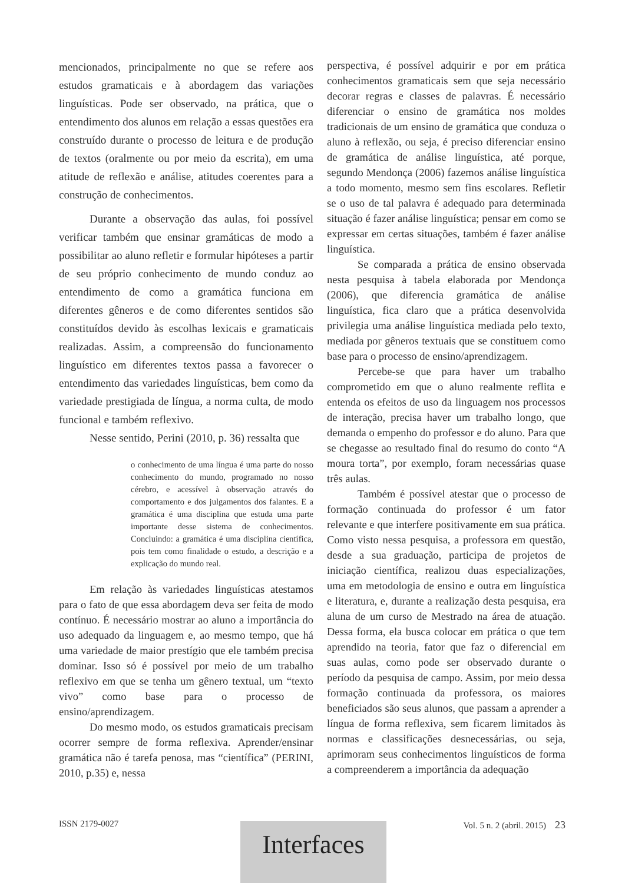mencionados, principalmente no que se refere aos estudos gramaticais e à abordagem das variações linguísticas. Pode ser observado, na prática, que o entendimento dos alunos em relação a essas questões era construído durante o processo de leitura e de produção de textos (oralmente ou por meio da escrita), em uma atitude de reflexão e análise, atitudes coerentes para a construção de conhecimentos.
Durante a observação das aulas, foi possível verificar também que ensinar gramáticas de modo a possibilitar ao aluno refletir e formular hipóteses a partir de seu próprio conhecimento de mundo conduz ao entendimento de como a gramática funciona em diferentes gêneros e de como diferentes sentidos são constituídos devido às escolhas lexicais e gramaticais realizadas. Assim, a compreensão do funcionamento linguístico em diferentes textos passa a favorecer o entendimento das variedades linguísticas, bem como da variedade prestigiada de língua, a norma culta, de modo funcional e também reflexivo.
Nesse sentido, Perini (2010, p. 36) ressalta que
o conhecimento de uma língua é uma parte do nosso conhecimento do mundo, programado no nosso cérebro, e acessível à observação através do comportamento e dos julgamentos dos falantes. E a gramática é uma disciplina que estuda uma parte importante desse sistema de conhecimentos. Concluindo: a gramática é uma disciplina científica, pois tem como finalidade o estudo, a descrição e a explicação do mundo real.
Em relação às variedades linguísticas atestamos para o fato de que essa abordagem deva ser feita de modo contínuo. É necessário mostrar ao aluno a importância do uso adequado da linguagem e, ao mesmo tempo, que há uma variedade de maior prestígio que ele também precisa dominar. Isso só é possível por meio de um trabalho reflexivo em que se tenha um gênero textual, um “texto vivo” como base para o processo de ensino/aprendizagem.
Do mesmo modo, os estudos gramaticais precisam ocorrer sempre de forma reflexiva. Aprender/ensinar gramática não é tarefa penosa, mas “científica” (PERINI, 2010, p.35) e, nessa
perspectiva, é possível adquirir e por em prática conhecimentos gramaticais sem que seja necessário decorar regras e classes de palavras. É necessário diferenciar o ensino de gramática nos moldes tradicionais de um ensino de gramática que conduza o aluno à reflexão, ou seja, é preciso diferenciar ensino de gramática de análise linguística, até porque, segundo Mendonça (2006) fazemos análise linguística a todo momento, mesmo sem fins escolares. Refletir se o uso de tal palavra é adequado para determinada situação é fazer análise linguística; pensar em como se expressar em certas situações, também é fazer análise linguística.
Se comparada a prática de ensino observada nesta pesquisa à tabela elaborada por Mendonça (2006), que diferencia gramática de análise linguística, fica claro que a prática desenvolvida privilegia uma análise linguística mediada pelo texto, mediada por gêneros textuais que se constituem como base para o processo de ensino/aprendizagem.
Percebe-se que para haver um trabalho comprometido em que o aluno realmente reflita e entenda os efeitos de uso da linguagem nos processos de interação, precisa haver um trabalho longo, que demanda o empenho do professor e do aluno. Para que se chegasse ao resultado final do resumo do conto “A moura torta”, por exemplo, foram necessárias quase três aulas.
Também é possível atestar que o processo de formação continuada do professor é um fator relevante e que interfere positivamente em sua prática. Como visto nessa pesquisa, a professora em questão, desde a sua graduação, participa de projetos de iniciação científica, realizou duas especializações, uma em metodologia de ensino e outra em linguística e literatura, e, durante a realização desta pesquisa, era aluna de um curso de Mestrado na área de atuação. Dessa forma, ela busca colocar em prática o que tem aprendido na teoria, fator que faz o diferencial em suas aulas, como pode ser observado durante o período da pesquisa de campo. Assim, por meio dessa formação continuada da professora, os maiores beneficiados são seus alunos, que passam a aprender a língua de forma reflexiva, sem ficarem limitados às normas e classificações desnecessárias, ou seja, aprimoram seus conhecimentos linguísticos de forma a compreenderem a importância da adequação
ISSN 2179-0027 Vol. 5 n. 2 (abril. 2015) 23
Interfaces